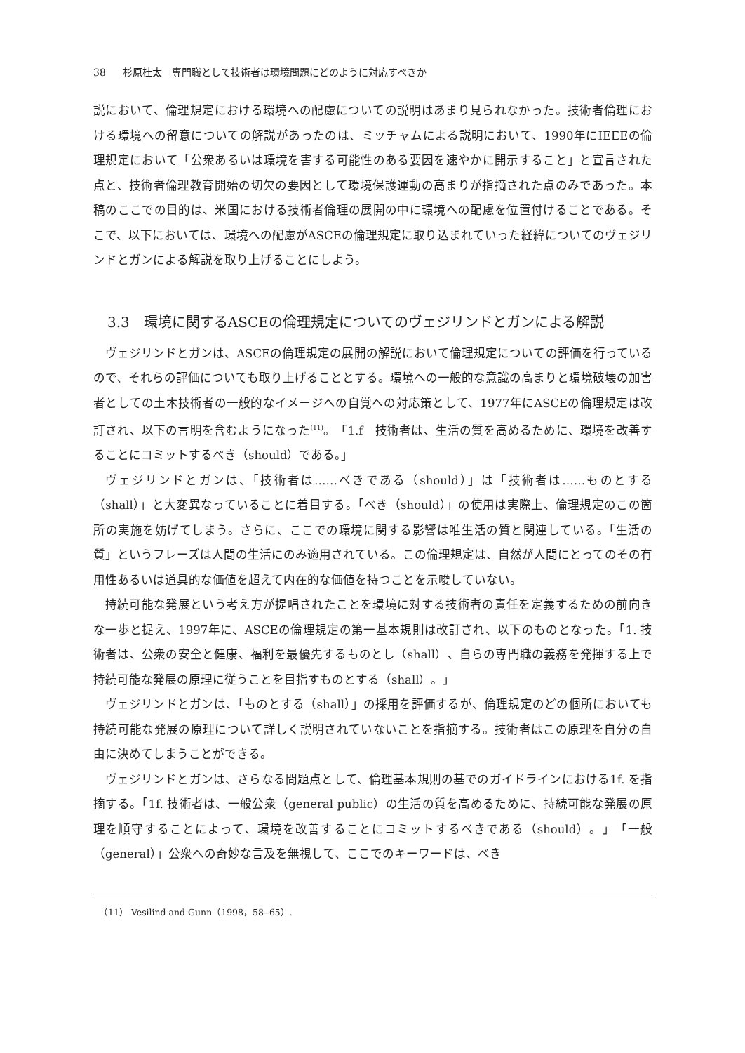38 杉原桂太　専門職として技術者は環境問題にどのように対応すべきか
説において、倫理規定における環境への配慮についての説明はあまり見られなかった。技術者倫理における環境への留意についての解説があったのは、ミッチャムによる説明において、1990年にIEEEの倫理規定において「公衆あるいは環境を害する可能性のある要因を速やかに開示すること」と宣言された点と、技術者倫理教育開始の切欠の要因として環境保護運動の高まりが指摘された点のみであった。本稿のここでの目的は、米国における技術者倫理の展開の中に環境への配慮を位置付けることである。そこで、以下においては、環境への配慮がASCEの倫理規定に取り込まれていった経緯についてのヴェジリンドとガンによる解説を取り上げることにしよう。
3.3　環境に関するASCEの倫理規定についてのヴェジリンドとガンによる解説
ヴェジリンドとガンは、ASCEの倫理規定の展開の解説において倫理規定についての評価を行っているので、それらの評価についても取り上げることとする。環境への一般的な意識の高まりと環境破壊の加害者としての土木技術者の一般的なイメージへの自覚への対応策として、1977年にASCEの倫理規定は改訂され、以下の言明を含むようになった<sup>(11)</sup>。「1.f　技術者は、生活の質を高めるために、環境を改善することにコミットするべき（should）である。」
ヴェジリンドとガンは、「技術者は……べきである（should）」は「技術者は……ものとする（shall）」と大変異なっていることに着目する。「べき（should）」の使用は実際上、倫理規定のこの箇所の実施を妨げてしまう。さらに、ここでの環境に関する影響は唯生活の質と関連している。「生活の質」というフレーズは人間の生活にのみ適用されている。この倫理規定は、自然が人間にとってのその有用性あるいは道具的な価値を超えて内在的な価値を持つことを示唆していない。
持続可能な発展という考え方が提唱されたことを環境に対する技術者の責任を定義するための前向きな一歩と捉え、1997年に、ASCEの倫理規定の第一基本規則は改訂され、以下のものとなった。「1. 技術者は、公衆の安全と健康、福利を最優先するものとし（shall）、自らの専門職の義務を発揮する上で持続可能な発展の原理に従うことを目指すものとする（shall）。」
ヴェジリンドとガンは、「ものとする（shall）」の採用を評価するが、倫理規定のどの個所においても持続可能な発展の原理について詳しく説明されていないことを指摘する。技術者はこの原理を自分の自由に決めてしまうことができる。
ヴェジリンドとガンは、さらなる問題点として、倫理基本規則の基でのガイドラインにおける1f. を指摘する。「1f. 技術者は、一般公衆（general public）の生活の質を高めるために、持続可能な発展の原理を順守することによって、環境を改善することにコミットするべきである（should）。」「一般（general）」公衆への奇妙な言及を無視して、ここでのキーワードは、べき
（11） Vesilind and Gunn（1998，58‒65）.